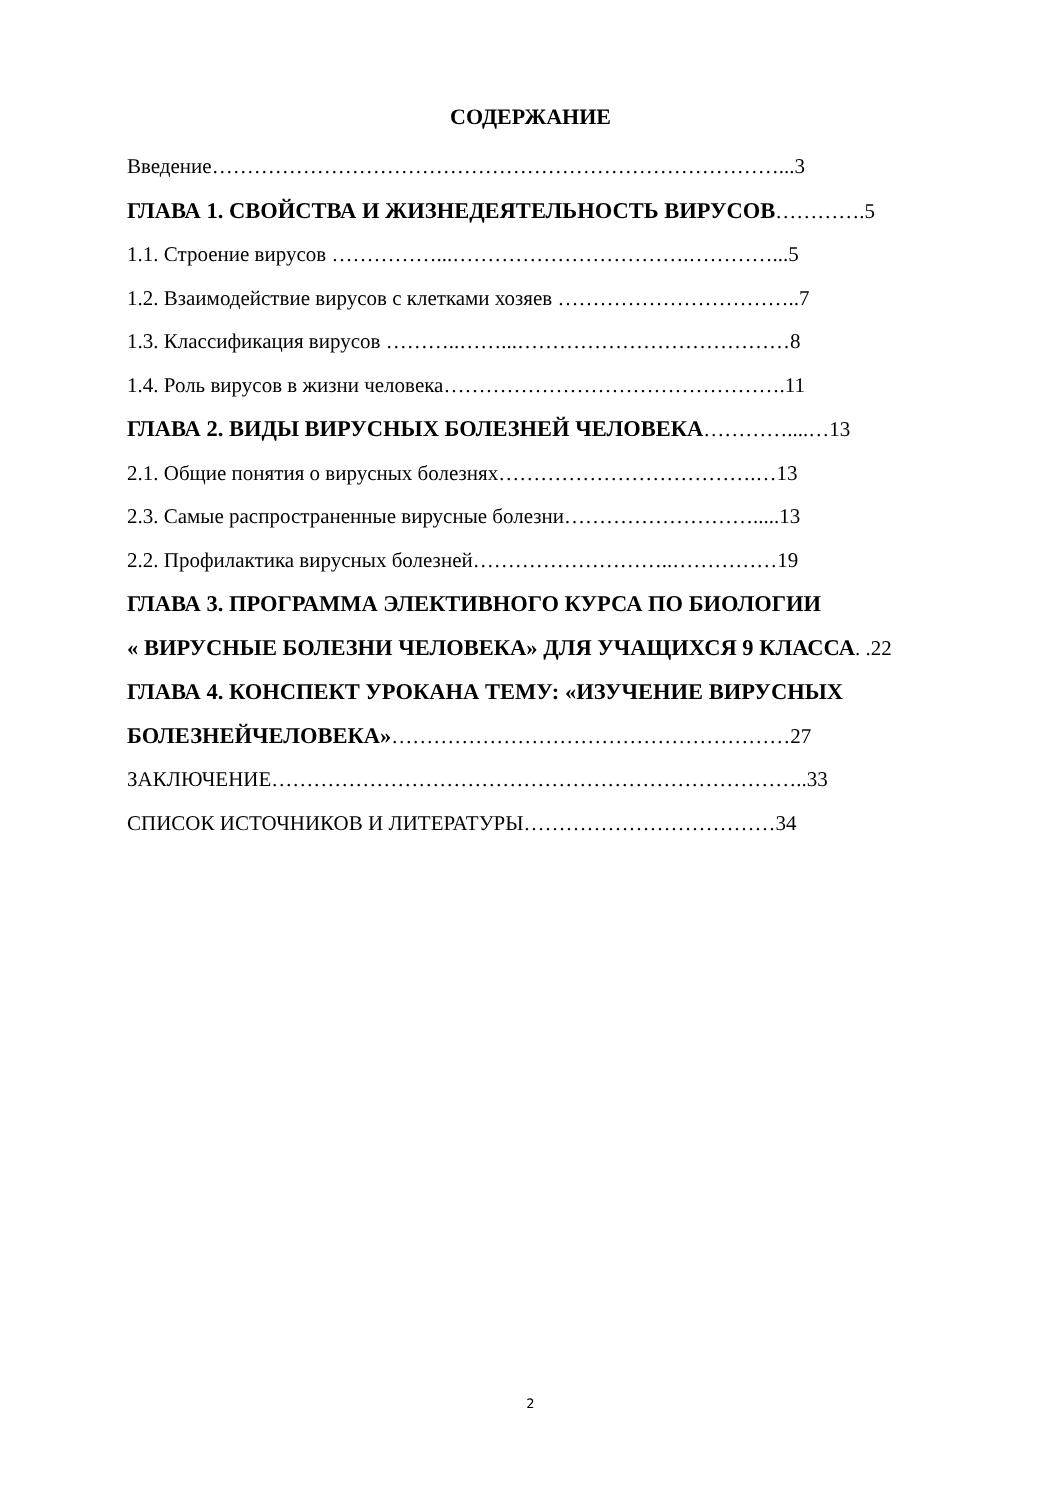СОДЕРЖАНИЕ
Введение………………………………………………………………………...3
ГЛАВА 1. СВОЙСТВА И ЖИЗНЕДЕЯТЕЛЬНОСТЬ ВИРУСОВ………….5
1.1. Строение вирусов ……………...…………………………….…………...5
1.2. Взаимодействие вирусов с клетками хозяев ……………………………..7
1.3. Классификация вирусов ………..……...…………………………………8
1.4. Роль вирусов в жизни человека………………………………………….11
ГЛАВА 2. ВИДЫ ВИРУСНЫХ БОЛЕЗНЕЙ ЧЕЛОВЕКА…………....…13
2.1. Общие понятия о вирусных болезнях……………………………….…13
2.3. Самые распространенные вирусные болезни……………………….....13
2.2. Профилактика вирусных болезней………………………..……………19
ГЛАВА 3. ПРОГРАММА ЭЛЕКТИВНОГО КУРСА ПО БИОЛОГИИ
« ВИРУСНЫЕ БОЛЕЗНИ ЧЕЛОВЕКА» ДЛЯ УЧАЩИХСЯ 9 КЛАССА. .22
ГЛАВА 4. КОНСПЕКТ УРОКАНА ТЕМУ: «ИЗУЧЕНИЕ ВИРУСНЫХ
БОЛЕЗНЕЙЧЕЛОВЕКА»…………………………………………………27
ЗАКЛЮЧЕНИЕ…………………………………………………………………..33
СПИСОК ИСТОЧНИКОВ И ЛИТЕРАТУРЫ………………………………34
2